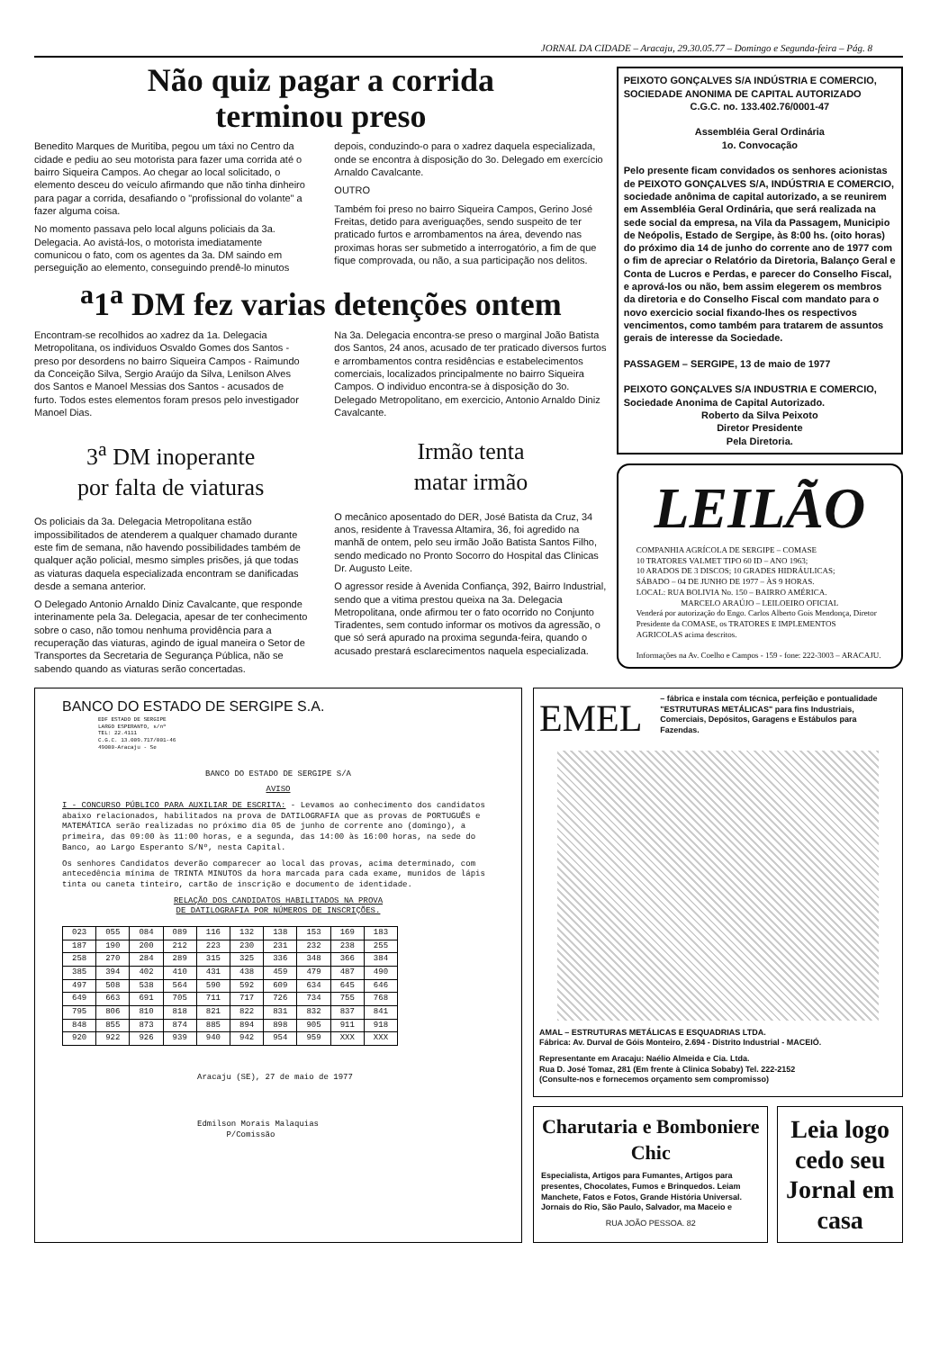JORNAL DA CIDADE – Aracaju, 29.30.05.77 – Domingo e Segunda-feira – Pág. 8
Não quiz pagar a corrida
terminou preso
Benedito Marques de Muritiba, pegou um táxi no Centro da cidade e pediu ao seu motorista para fazer uma corrida até o bairro Siqueira Campos. Ao chegar ao local solicitado, o elemento desceu do veículo afirmando que não tinha dinheiro para pagar a corrida, desafiando o "profissional do volante" a fazer alguma coisa.
No momento passava pelo local alguns policiais da 3a. Delegacia. Ao avistá-los, o motorista imediatamente comunicou o fato, com os agentes da 3a. DM saindo em perseguição ao elemento, conseguindo prendê-lo minutos depois, conduzindo-o para o xadrez daquela especializada, onde se encontra à disposição do 3o. Delegado em exercício Arnaldo Cavalcante.
OUTRO
Também foi preso no bairro Siqueira Campos, Gerino José Freitas, detido para averiguações, sendo suspeito de ter praticado furtos e arrombamentos na área, devendo nas proximas horas ser submetido a interrogatório, a fim de que fique comprovada, ou não, a sua participação nos delitos.
<sup>a</sup> 1<sup>a</sup> DM fez varias detenções ontem
Encontram-se recolhidos ao xadrez da 1a. Delegacia Metropolitana, os individuos Osvaldo Gomes dos Santos - preso por desordens no bairro Siqueira Campos - Raimundo da Conceição Silva, Sergio Araújo da Silva, Lenilson Alves dos Santos e Manoel Messias dos Santos - acusados de furto. Todos estes elementos foram presos pelo investigador Manoel Dias.
Na 3a. Delegacia encontra-se preso o marginal João Batista dos Santos, 24 anos, acusado de ter praticado diversos furtos e arrombamentos contra residências e estabelecimentos comerciais, localizados principalmente no bairro Siqueira Campos. O individuo encontra-se à disposição do 3o. Delegado Metropolitano, em exercicio, Antonio Arnaldo Diniz Cavalcante.
3<sup>a</sup> DM inoperante
por falta de viaturas
Os policiais da 3a. Delegacia Metropolitana estão impossibilitados de atenderem a qualquer chamado durante este fim de semana, não havendo possibilidades também de qualquer ação policial, mesmo simples prisões, já que todas as viaturas daquela especializada encontram se danificadas desde a semana anterior.
O Delegado Antonio Arnaldo Diniz Cavalcante, que responde interinamente pela 3a. Delegacia, apesar de ter conhecimento sobre o caso, não tomou nenhuma providência para a recuperação das viaturas, agindo de igual maneira o Setor de Transportes da Secretaria de Segurança Pública, não se sabendo quando as viaturas serão concertadas.
Irmão tenta
matar irmão
O mecânico aposentado do DER, José Batista da Cruz, 34 anos, residente à Travessa Altamira, 36, foi agredido na manhã de ontem, pelo seu irmão João Batista Santos Filho, sendo medicado no Pronto Socorro do Hospital das Clinicas Dr. Augusto Leite.
O agressor reside à Avenida Confiança, 392, Bairro Industrial, sendo que a vitima prestou queixa na 3a. Delegacia Metropolitana, onde afirmou ter o fato ocorrido no Conjunto Tiradentes, sem contudo informar os motivos da agressão, o que só será apurado na proxima segunda-feira, quando o acusado prestará esclarecimentos naquela especializada.
PEIXOTO GONÇALVES S/A INDÚSTRIA E COMERCIO, SOCIEDADE ANONIMA DE CAPITAL AUTORIZADO
C.G.C. no. 133.402.76/0001-47
Assembléia Geral Ordinária
1o. Convocação
Pelo presente ficam convidados os senhores acionistas de PEIXOTO GONÇALVES S/A, INDÚSTRIA E COMERCIO, sociedade anônima de capital autorizado, a se reunirem em Assembléia Geral Ordinária, que será realizada na sede social da empresa, na Vila da Passagem, Municipio de Neópolis, Estado de Sergipe, às 8:00 hs. (oito horas) do próximo dia 14 de junho do corrente ano de 1977 com o fim de apreciar o Relatório da Diretoria, Balanço Geral e Conta de Lucros e Perdas, e parecer do Conselho Fiscal, e aprová-los ou não, bem assim elegerem os membros da diretoria e do Conselho Fiscal com mandato para o novo exercicio social fixando-lhes os respectivos vencimentos, como também para tratarem de assuntos gerais de interesse da Sociedade.
PASSAGEM – SERGIPE, 13 de maio de 1977
PEIXOTO GONÇALVES S/A INDUSTRIA E COMERCIO, Sociedade Anonima de Capital Autorizado.
Roberto da Silva Peixoto
Diretor Presidente
Pela Diretoria.
LEILÃO
COMPANHIA AGRÍCOLA DE SERGIPE – COMASE
10 TRATORES VALMET TIPO 60 ID – ANO 1963;
10 ARADOS DE 3 DISCOS; 10 GRADES HIDRÁULICAS;
SÁBADO – 04 DE JUNHO DE 1977 – ÀS 9 HORAS.
LOCAL: RUA BOLIVIA No. 150 – BAIRRO AMÉRICA.
MARCELO ARAÚJO – LEILOEIRO OFICIAL Venderá por autorização do Engo. Carlos Alberto Gois Mendonça, Diretor Presidente da COMASE, os TRATORES E IMPLEMENTOS AGRICOLAS acima descritos.
Informações na Av. Coelho e Campos - 159 - fone: 222-3003 – ARACAJU.
BANCO DO ESTADO DE SERGIPE S.A.
EDF ESTADO DE SERGIPE
LARGO ESPERANTO, s/nº
TEL: 22.4111
C.G.C. 13.009.717/001-46
49000-Aracaju - Se
BANCO DO ESTADO DE SERGIPE S/A
AVISO
I - CONCURSO PÚBLICO PARA AUXILIAR DE ESCRITA: - Levamos ao conhecimento dos candidatos abaixo relacionados, habilitados na prova de DATILOGRAFIA que as provas de PORTUGUÊS e MATEMÁTICA serão realizadas no próximo dia 05 de junho de corrente ano (domingo), a primeira, das 09:00 às 11:00 horas, e a segunda, das 14:00 às 16:00 horas, na sede do Banco, ao Largo Esperanto S/Nº, nesta Capital.
Os senhores Candidatos deverão comparecer ao local das provas, acima determinado, com antecedência mínima de TRINTA MINUTOS da hora marcada para cada exame, munidos de lápis tinta ou caneta tinteiro, cartão de inscrição e documento de identidade.
RELAÇÃO DOS CANDIDATOS HABILITADOS NA PROVA
DE DATILOGRAFIA POR NÚMEROS DE INSCRIÇÕES.
| 023 | 055 | 084 | 089 | 116 | 132 | 138 | 153 | 169 | 183 |
| 187 | 190 | 200 | 212 | 223 | 230 | 231 | 232 | 238 | 255 |
| 258 | 270 | 284 | 289 | 315 | 325 | 336 | 348 | 366 | 384 |
| 385 | 394 | 402 | 410 | 431 | 438 | 459 | 479 | 487 | 490 |
| 497 | 508 | 538 | 564 | 590 | 592 | 609 | 634 | 645 | 646 |
| 649 | 663 | 691 | 705 | 711 | 717 | 726 | 734 | 755 | 768 |
| 795 | 806 | 810 | 818 | 821 | 822 | 831 | 832 | 837 | 841 |
| 848 | 855 | 873 | 874 | 885 | 894 | 898 | 905 | 911 | 918 |
| 920 | 922 | 926 | 939 | 940 | 942 | 954 | 959 | XXX | XXX |
Aracaju (SE), 27 de maio de 1977
Edmilson Morais Malaquias
P/Comissão
EMEL – fábrica e instala com técnica, perfeição e pontualidade "ESTRUTURAS METÁLICAS" para fins Industriais, Comerciais, Depósitos, Garagens e Estábulos para Fazendas.
AMAL – ESTRUTURAS METÁLICAS E ESQUADRIAS LTDA.
Fábrica: Av. Durval de Góis Monteiro, 2.694 - Distrito Industrial - MACEIÓ.
Representante em Aracaju: Naélio Almeida e Cia. Ltda.
Rua D. José Tomaz, 281 (Em frente à Clinica Sobaby) Tel. 222-2152
(Consulte-nos e fornecemos orçamento sem compromisso)
Charutaria e Bomboniere Chic
Especialista, Artigos para Fumantes, Artigos para presentes, Chocolates, Fumos e Brinquedos. Leiam Manchete, Fatos e Fotos, Grande História Universal. Jornais do Rio, São Paulo, Salvador, ma Maceio e
RUA JOÃO PESSOA. 82
Leia logo cedo seu Jornal em casa